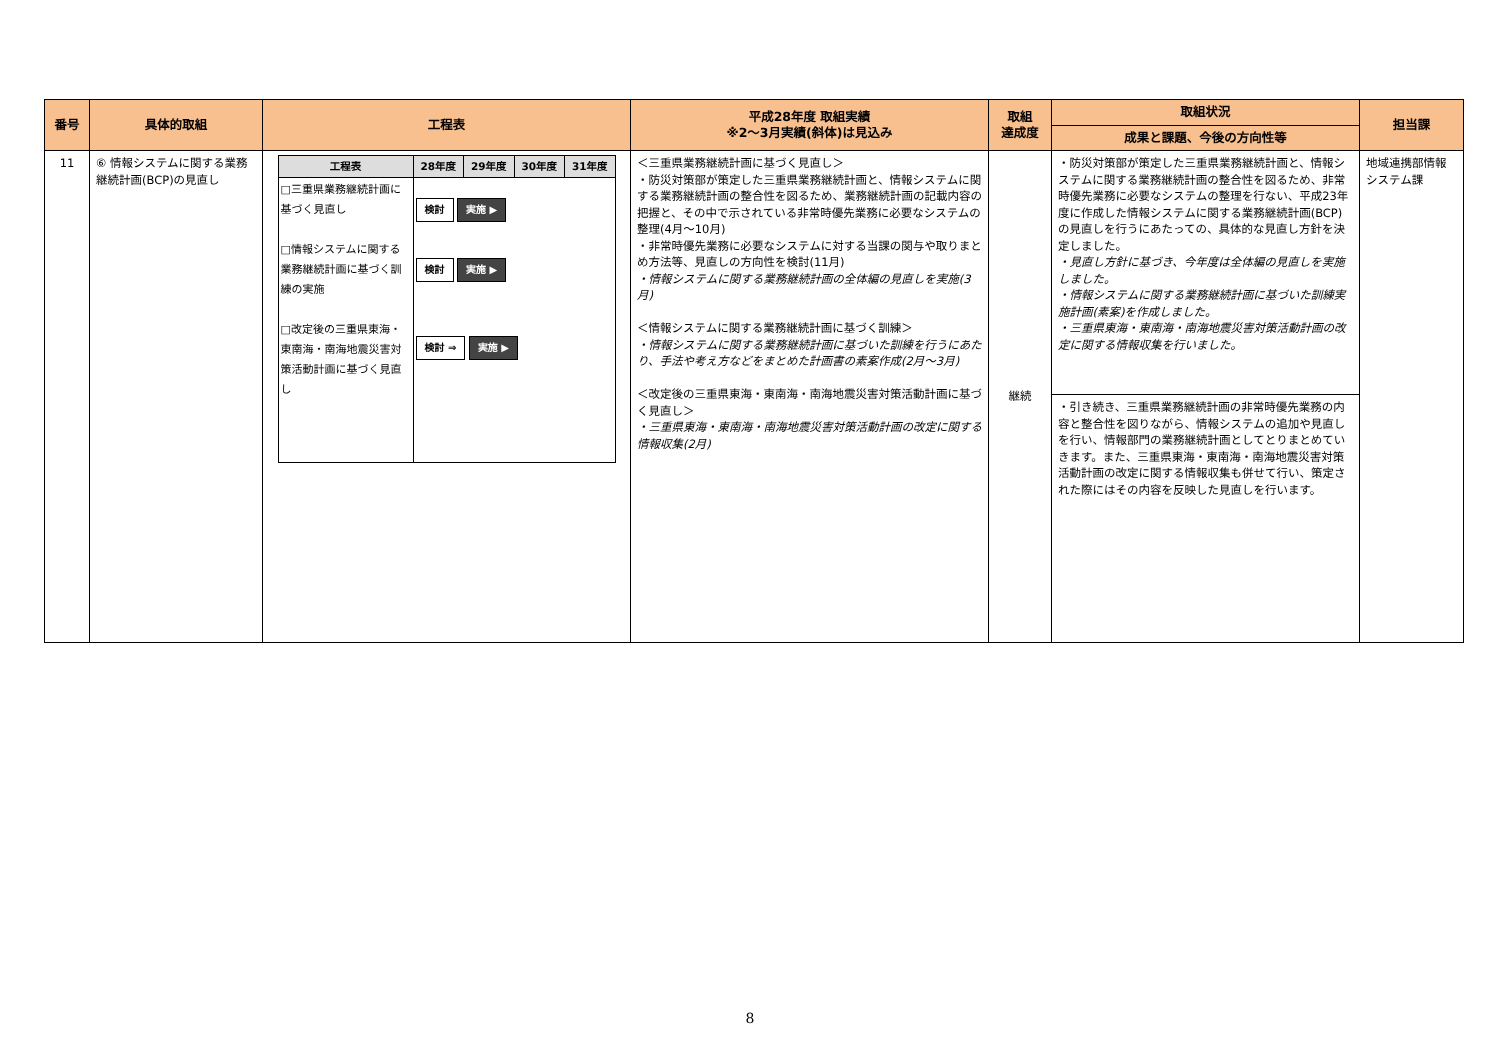| 番号 | 具体的取組 | 工程表 | 平成28年度 取組実績 ※2～3月実績(斜体)は見込み | 取組 達成度 | 取組状況 | 担当課 |
| --- | --- | --- | --- | --- | --- | --- |
| | | | | | 成果と課題、今後の方向性等 | |
| 11 | ⑥ 情報システムに関する業務継続計画(BCP)の見直し | / 工程表 / 28年度 / 29年度 / 30年度 / 31年度 / / --- / --- / --- / --- / --- / / □三重県業務継続計画に基づく見直し □情報システムに関する業務継続計画に基づく訓練の実施 □改定後の三重県東海・東南海・南海地震災害対策活動計画に基づく見直し / 検討 実施 ▶ 検討 実施 ▶ 検討 ⇒ 実施 ▶ / / / / | ＜三重県業務継続計画に基づく見直し＞ ・防災対策部が策定した三重県業務継続計画と、情報システムに関する業務継続計画の整合性を図るため、業務継続計画の記載内容の把握と、その中で示されている非常時優先業務に必要なシステムの整理(4月～10月) ・非常時優先業務に必要なシステムに対する当課の関与や取りまとめ方法等、見直しの方向性を検討(11月) ・情報システムに関する業務継続計画の全体編の見直しを実施(3月) ＜情報システムに関する業務継続計画に基づく訓練＞ ・情報システムに関する業務継続計画に基づいた訓練を行うにあたり、手法や考え方などをまとめた計画書の素案作成(2月～3月) ＜改定後の三重県東海・東南海・南海地震災害対策活動計画に基づく見直し＞ ・三重県東海・東南海・南海地震災害対策活動計画の改定に関する情報収集(2月) | 継続 | ・防災対策部が策定した三重県業務継続計画と、情報システムに関する業務継続計画の整合性を図るため、非常時優先業務に必要なシステムの整理を行ない、平成23年度に作成した情報システムに関する業務継続計画(BCP)の見直しを行うにあたっての、具体的な見直し方針を決定しました。 ・見直し方針に基づき、今年度は全体編の見直しを実施しました。 ・情報システムに関する業務継続計画に基づいた訓練実施計画(素案)を作成しました。 ・三重県東海・東南海・南海地震災害対策活動計画の改定に関する情報収集を行いました。 ・引き続き、三重県業務継続計画の非常時優先業務の内容と整合性を図りながら、情報システムの追加や見直しを行い、情報部門の業務継続計画としてとりまとめていきます。また、三重県東海・東南海・南海地震災害対策活動計画の改定に関する情報収集も併せて行い、策定された際にはその内容を反映した見直しを行います。 | 地域連携部情報システム課 |
8